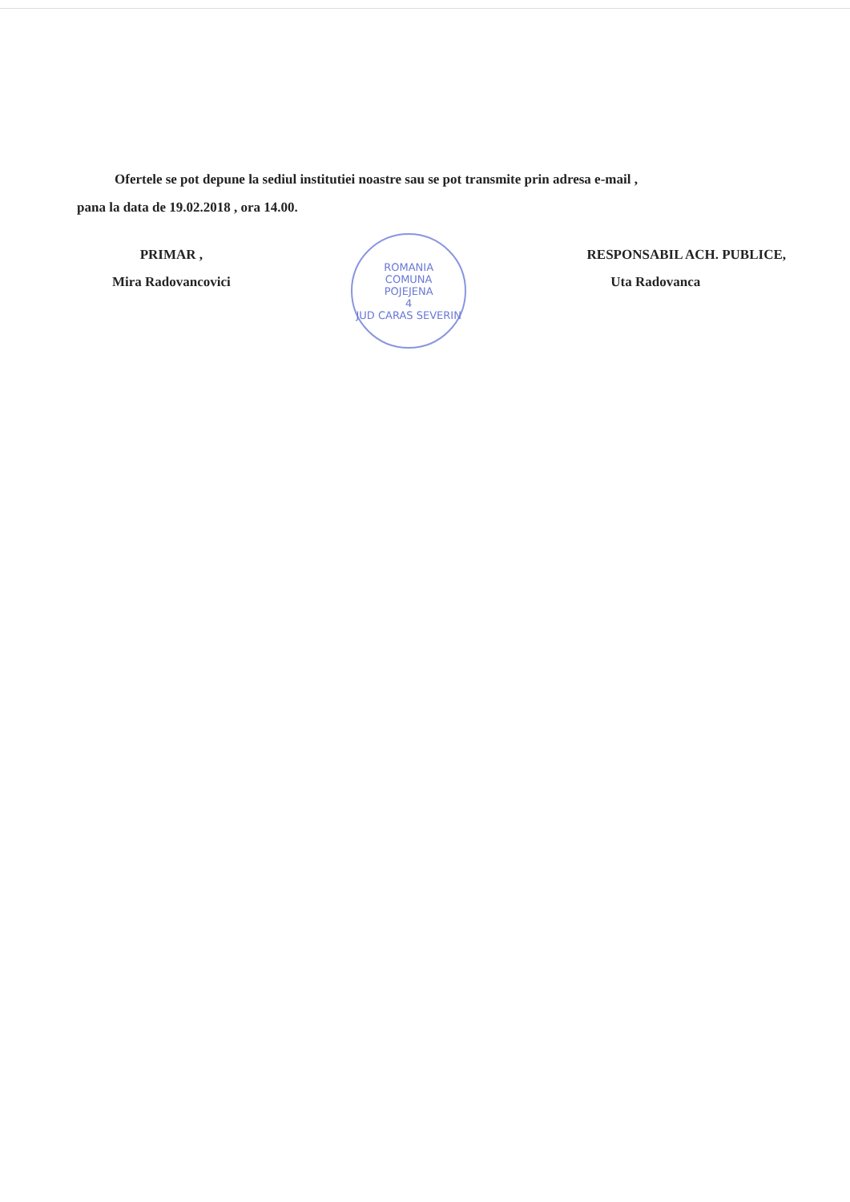Ofertele se pot depune la sediul institutiei noastre sau se pot transmite prin adresa e-mail ,
pana la data de 19.02.2018 , ora 14.00.
PRIMAR ,
Mira Radovancovici
ROMANIA
COMUNA
POJEJENA
4
JUD CARAS SEVERIN
RESPONSABIL ACH. PUBLICE,
Uta Radovanca